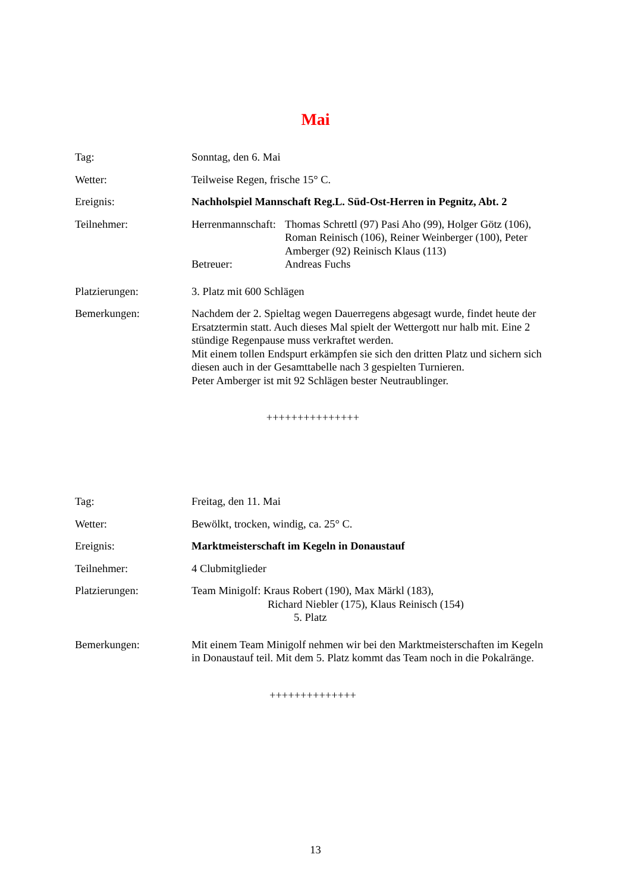Mai
Tag: Sonntag, den 6. Mai
Wetter: Teilweise Regen, frische 15° C.
Ereignis: Nachholspiel Mannschaft Reg.L. Süd-Ost-Herren in Pegnitz, Abt. 2
Teilnehmer: Herrenmannschaft:
Thomas Schrettl (97) Pasi Aho (99), Holger Götz (106), Roman Reinisch (106), Reiner Weinberger (100), Peter Amberger (92) Reinisch Klaus (113)
Betreuer: Andreas Fuchs
Platzierungen: 3. Platz mit 600 Schlägen
Bemerkungen: Nachdem der 2. Spieltag wegen Dauerregens abgesagt wurde, findet heute der Ersatztermin statt. Auch dieses Mal spielt der Wettergott nur halb mit. Eine 2 stündige Regenpause muss verkraftet werden.
Mit einem tollen Endspurt erkämpfen sie sich den dritten Platz und sichern sich diesen auch in der Gesamttabelle nach 3 gespielten Turnieren.
Peter Amberger ist mit 92 Schlägen bester Neutraublinger.
+++++++++++++++
Tag: Freitag, den 11. Mai
Wetter: Bewölkt, trocken, windig, ca. 25° C.
Ereignis: Marktmeisterschaft im Kegeln in Donaustauf
Teilnehmer: 4 Clubmitglieder
Platzierungen: Team Minigolf: Kraus Robert (190), Max Märkl (183),
Richard Niebler (175), Klaus Reinisch (154)
5. Platz
Bemerkungen: Mit einem Team Minigolf nehmen wir bei den Marktmeisterschaften im Kegeln in Donaustauf teil. Mit dem 5. Platz kommt das Team noch in die Pokalränge.
++++++++++++++
13